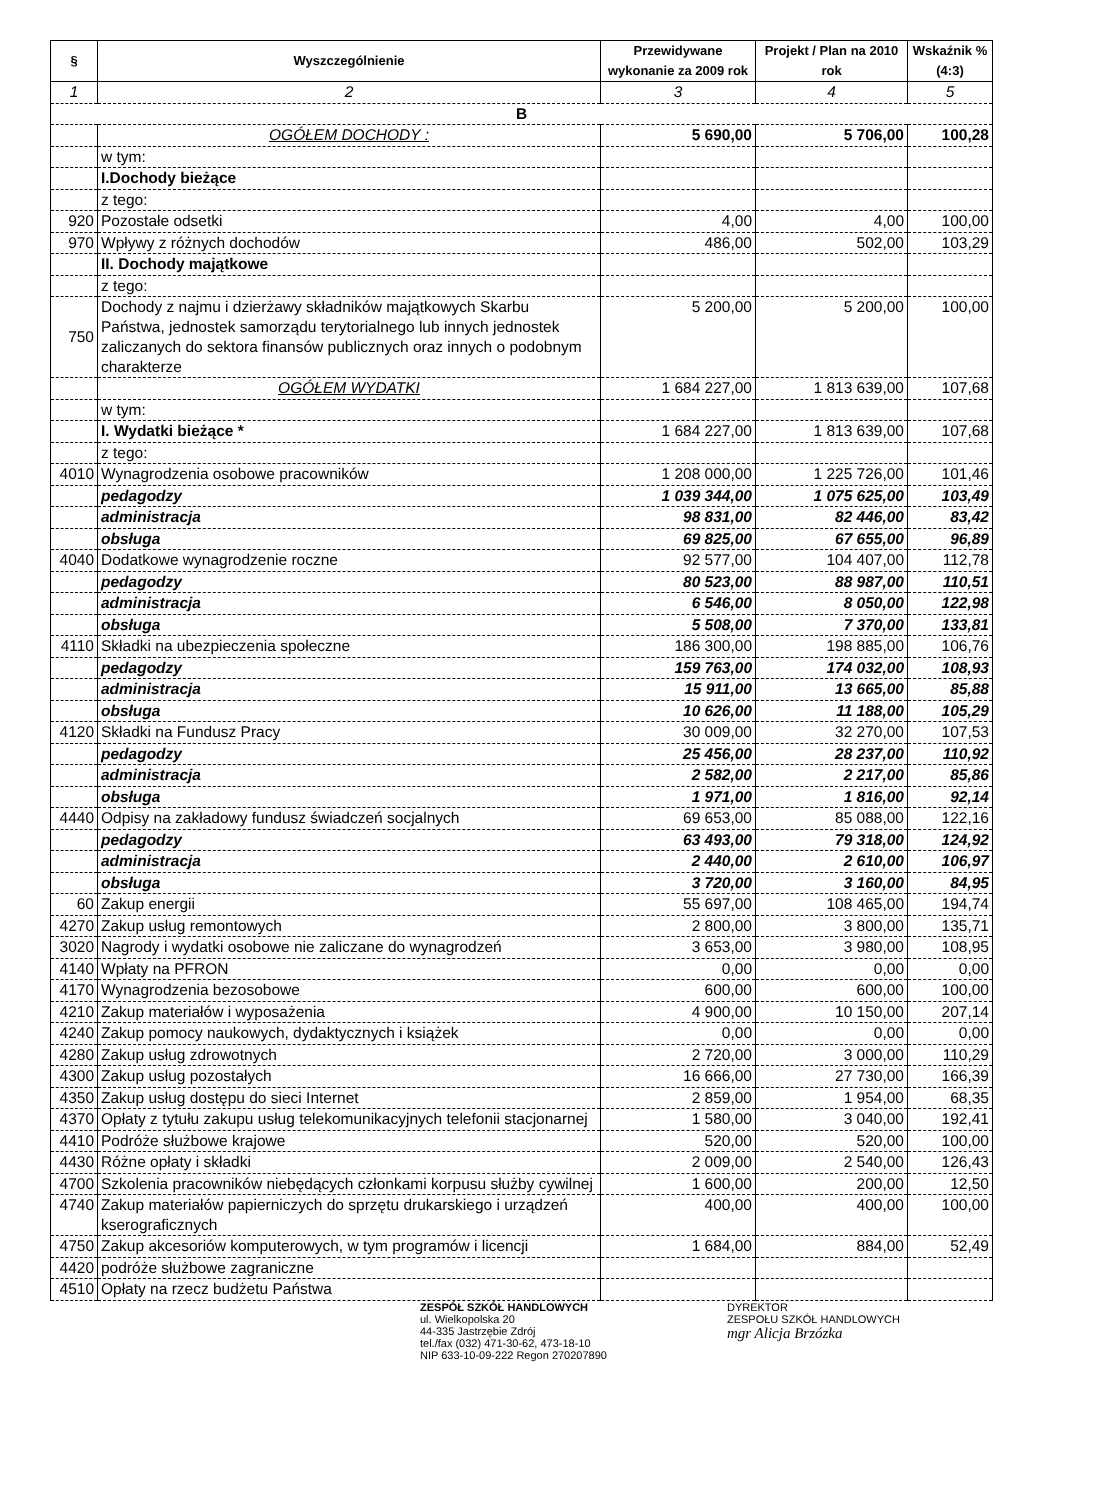| § | Wyszczególnienie | Przewidywane wykonanie za 2009 rok | Projekt / Plan na 2010 rok | Wskaźnik % (4:3) |
| --- | --- | --- | --- | --- |
| 1 | 2 | 3 | 4 | 5 |
| B | | | | |
| | OGÓŁEM DOCHODY : | 5 690,00 | 5 706,00 | 100,28 |
| | w tym: | | | |
| | I.Dochody bieżące | | | |
| | z tego: | | | |
| 920 | Pozostałe odsetki | 4,00 | 4,00 | 100,00 |
| 970 | Wpływy z różnych dochodów | 486,00 | 502,00 | 103,29 |
| | II. Dochody majątkowe | | | |
| | z tego: | | | |
| 750 | Dochody z najmu i dzierżawy składników majątkowych Skarbu Państwa, jednostek samorządu terytorialnego lub innych jednostek zaliczanych do sektora finansów publicznych oraz innych o podobnym charakterze | 5 200,00 | 5 200,00 | 100,00 |
| | OGÓŁEM WYDATKI | 1 684 227,00 | 1 813 639,00 | 107,68 |
| | w tym: | | | |
| | I. Wydatki bieżące * | 1 684 227,00 | 1 813 639,00 | 107,68 |
| | z tego: | | | |
| 4010 | Wynagrodzenia osobowe pracowników | 1 208 000,00 | 1 225 726,00 | 101,46 |
| | pedagodzy | 1 039 344,00 | 1 075 625,00 | 103,49 |
| | administracja | 98 831,00 | 82 446,00 | 83,42 |
| | obsługa | 69 825,00 | 67 655,00 | 96,89 |
| 4040 | Dodatkowe wynagrodzenie roczne | 92 577,00 | 104 407,00 | 112,78 |
| | pedagodzy | 80 523,00 | 88 987,00 | 110,51 |
| | administracja | 6 546,00 | 8 050,00 | 122,98 |
| | obsługa | 5 508,00 | 7 370,00 | 133,81 |
| 4110 | Składki na ubezpieczenia społeczne | 186 300,00 | 198 885,00 | 106,76 |
| | pedagodzy | 159 763,00 | 174 032,00 | 108,93 |
| | administracja | 15 911,00 | 13 665,00 | 85,88 |
| | obsługa | 10 626,00 | 11 188,00 | 105,29 |
| 4120 | Składki na Fundusz Pracy | 30 009,00 | 32 270,00 | 107,53 |
| | pedagodzy | 25 456,00 | 28 237,00 | 110,92 |
| | administracja | 2 582,00 | 2 217,00 | 85,86 |
| | obsługa | 1 971,00 | 1 816,00 | 92,14 |
| 4440 | Odpisy na zakładowy fundusz świadczeń socjalnych | 69 653,00 | 85 088,00 | 122,16 |
| | pedagodzy | 63 493,00 | 79 318,00 | 124,92 |
| | administracja | 2 440,00 | 2 610,00 | 106,97 |
| | obsługa | 3 720,00 | 3 160,00 | 84,95 |
| 60 | Zakup energii | 55 697,00 | 108 465,00 | 194,74 |
| 4270 | Zakup usług remontowych | 2 800,00 | 3 800,00 | 135,71 |
| 3020 | Nagrody i wydatki osobowe nie zaliczane do wynagrodzeń | 3 653,00 | 3 980,00 | 108,95 |
| 4140 | Wpłaty na PFRON | 0,00 | 0,00 | 0,00 |
| 4170 | Wynagrodzenia bezosobowe | 600,00 | 600,00 | 100,00 |
| 4210 | Zakup materiałów i wyposażenia | 4 900,00 | 10 150,00 | 207,14 |
| 4240 | Zakup pomocy naukowych, dydaktycznych i książek | 0,00 | 0,00 | 0,00 |
| 4280 | Zakup usług zdrowotnych | 2 720,00 | 3 000,00 | 110,29 |
| 4300 | Zakup usług pozostałych | 16 666,00 | 27 730,00 | 166,39 |
| 4350 | Zakup usług dostępu do sieci Internet | 2 859,00 | 1 954,00 | 68,35 |
| 4370 | Opłaty z tytułu zakupu usług telekomunikacyjnych telefonii stacjonarnej | 1 580,00 | 3 040,00 | 192,41 |
| 4410 | Podróże służbowe krajowe | 520,00 | 520,00 | 100,00 |
| 4430 | Różne opłaty i składki | 2 009,00 | 2 540,00 | 126,43 |
| 4700 | Szkolenia pracowników niebędących członkami korpusu służby cywilnej | 1 600,00 | 200,00 | 12,50 |
| 4740 | Zakup materiałów papierniczych do sprzętu drukarskiego i urządzeń kserograficznych | 400,00 | 400,00 | 100,00 |
| 4750 | Zakup akcesoriów komputerowych, w tym programów i licencji | 1 684,00 | 884,00 | 52,49 |
| 4420 | podróże służbowe zagraniczne | | | |
| 4510 | Opłaty na rzecz budżetu Państwa | | | |
ZESPÓŁ SZKÓŁ HANDLOWYCH
ul. Wielkopolska 20
44-335 Jastrzębie Zdrój
tel./fax (032) 471-30-62, 473-18-10
NIP 633-10-09-222 Regon 270207890
DYREKTOR
ZESPOŁU SZKÓŁ HANDLOWYCH
mgr Alicja Brzózka